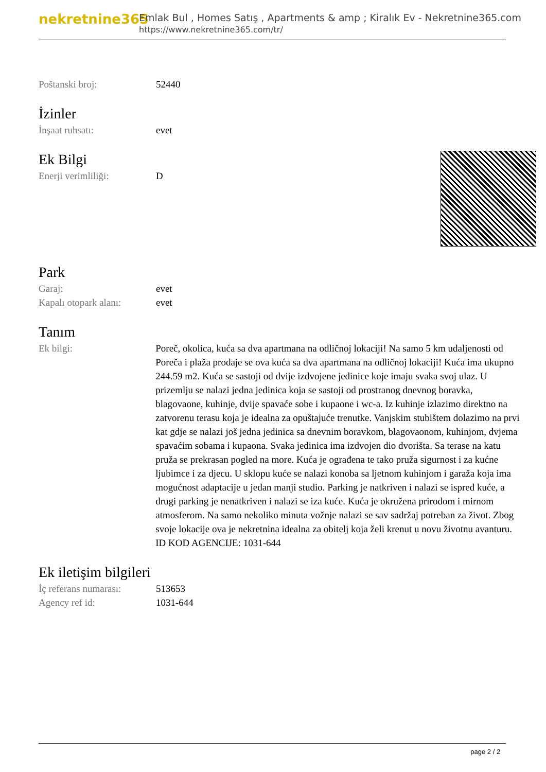nekretnine365
Emlak Bul , Homes Satış , Apartments & amp ; Kiralık Ev - Nekretnine365.com
https://www.nekretnine365.com/tr/
| Poštanski broj: | 52440 |
İzinler
| İnşaat ruhsatı: | evet |
Ek Bilgi
| Enerji verimliliği: | D |
Park
| Garaj: | evet |
| Kapalı otopark alanı: | evet |
Tanım
| Ek bilgi: | Poreč, okolica, kuća sa dva apartmana na odličnoj lokaciji! Na samo 5 km udaljenosti od Poreča i plaža prodaje se ova kuća sa dva apartmana na odličnoj lokaciji! Kuća ima ukupno 244.59 m2. Kuća se sastoji od dvije izdvojene jedinice koje imaju svaka svoj ulaz. U prizemlju se nalazi jedna jedinica koja se sastoji od prostranog dnevnog boravka, blagovaone, kuhinje, dvije spavaće sobe i kupaone i wc-a. Iz kuhinje izlazimo direktno na zatvorenu terasu koja je idealna za opuštajuće trenutke. Vanjskim stubištem dolazimo na prvi kat gdje se nalazi još jedna jedinica sa dnevnim boravkom, blagovaonom, kuhinjom, dvjema spavaćim sobama i kupaona. Svaka jedinica ima izdvojen dio dvorišta. Sa terase na katu pruža se prekrasan pogled na more. Kuća je ograđena te tako pruža sigurnost i za kućne ljubimce i za djecu. U sklopu kuće se nalazi konoba sa ljetnom kuhinjom i garaža koja ima mogućnost adaptacije u jedan manji studio. Parking je natkriven i nalazi se ispred kuće, a drugi parking je nenatkriven i nalazi se iza kuće. Kuća je okružena prirodom i mirnom atmosferom. Na samo nekoliko minuta vožnje nalazi se sav sadržaj potreban za život. Zbog svoje lokacije ova je nekretnina idealna za obitelj koja želi krenut u novu životnu avanturu. ID KOD AGENCIJE: 1031-644 |
Ek iletişim bilgileri
| İç referans numarası: | 513653 |
| Agency ref id: | 1031-644 |
page 2 / 2